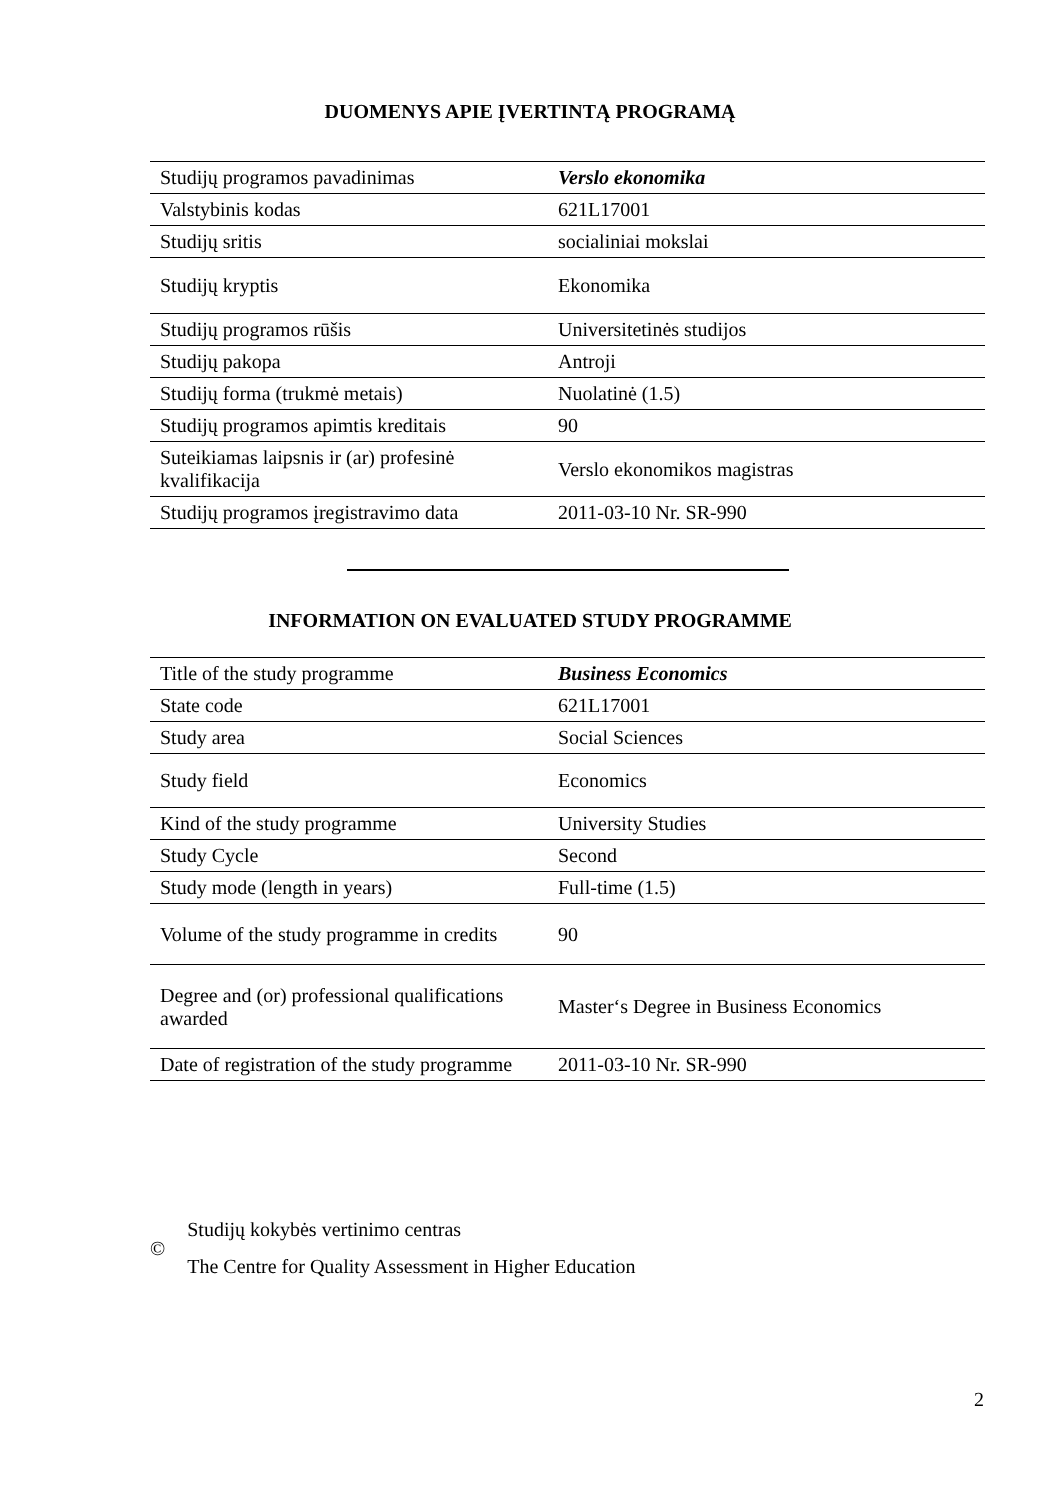DUOMENYS APIE ĮVERTINTĄ PROGRAMĄ
| Studijų programos pavadinimas | Verslo ekonomika |
| Valstybinis kodas | 621L17001 |
| Studijų sritis | socialiniai mokslai |
| Studijų kryptis | Ekonomika |
| Studijų programos rūšis | Universitetinės studijos |
| Studijų pakopa | Antroji |
| Studijų forma (trukmė metais) | Nuolatinė (1.5) |
| Studijų programos apimtis kreditais | 90 |
| Suteikiamas laipsnis ir (ar) profesinė kvalifikacija | Verslo ekonomikos magistras |
| Studijų programos įregistravimo data | 2011-03-10 Nr. SR-990 |
INFORMATION ON EVALUATED STUDY PROGRAMME
| Title of the study programme | Business Economics |
| State code | 621L17001 |
| Study area | Social Sciences |
| Study field | Economics |
| Kind of the study programme | University Studies |
| Study Cycle | Second |
| Study mode (length in years) | Full-time (1.5) |
| Volume of the study programme in credits | 90 |
| Degree and (or) professional qualifications awarded | Master‘s Degree in Business Economics |
| Date of registration of the study programme | 2011-03-10 Nr. SR-990 |
©
Studijų kokybės vertinimo centras
The Centre for Quality Assessment in Higher Education
2